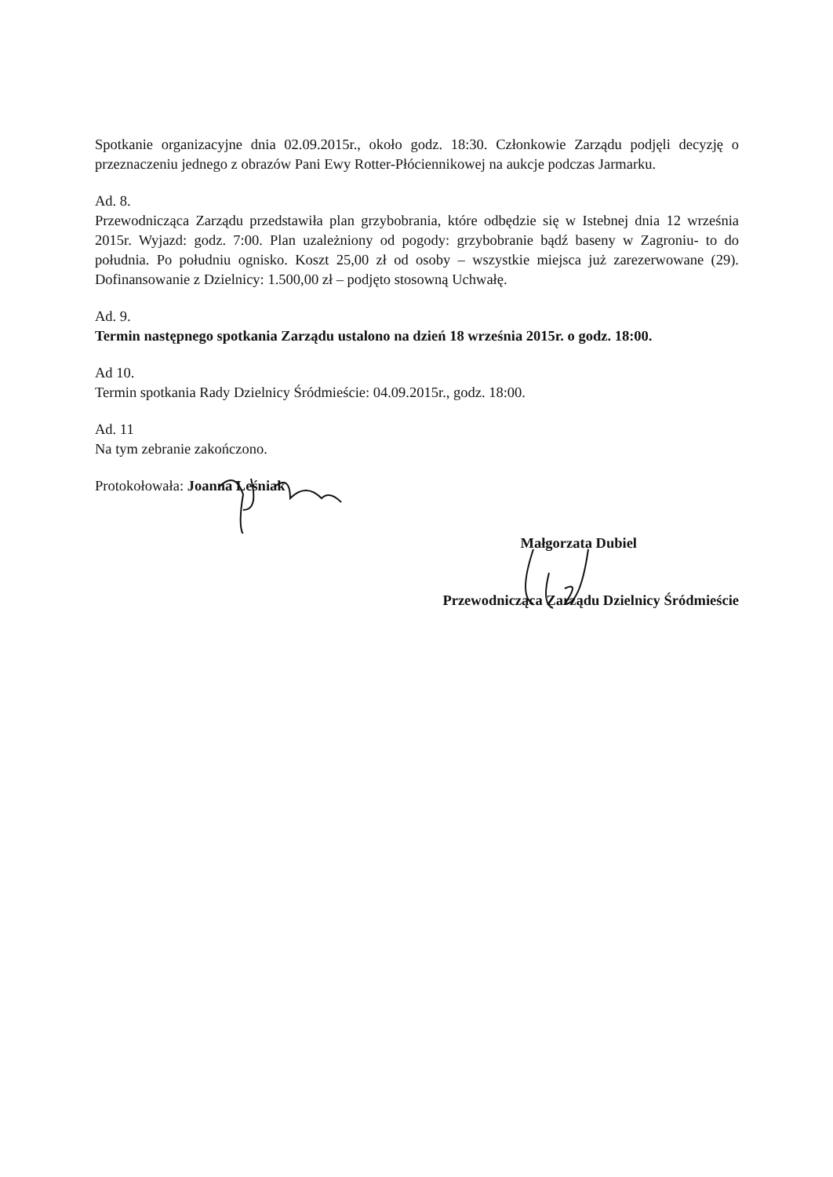Spotkanie organizacyjne dnia 02.09.2015r., około godz. 18:30. Członkowie Zarządu podjęli decyzję o przeznaczeniu jednego z obrazów Pani Ewy Rotter-Płóciennikowej na aukcje podczas Jarmarku.
Ad. 8.
Przewodnicząca Zarządu przedstawiła plan grzybobrania, które odbędzie się w Istebnej dnia 12 września 2015r. Wyjazd: godz. 7:00. Plan uzależniony od pogody: grzybobranie bądź baseny w Zagroniu- to do południa. Po południu ognisko. Koszt 25,00 zł od osoby – wszystkie miejsca już zarezerwowane (29). Dofinansowanie z Dzielnicy: 1.500,00 zł – podjęto stosowną Uchwałę.
Ad. 9.
Termin następnego spotkania Zarządu ustalono na dzień 18 września 2015r. o godz. 18:00.
Ad 10.
Termin spotkania Rady Dzielnicy Śródmieście: 04.09.2015r., godz. 18:00.
Ad. 11
Na tym zebranie zakończono.
Protokołowała: Joanna Leśniak
Małgorzata Dubiel
Przewodnicząca Zarządu Dzielnicy Śródmieście